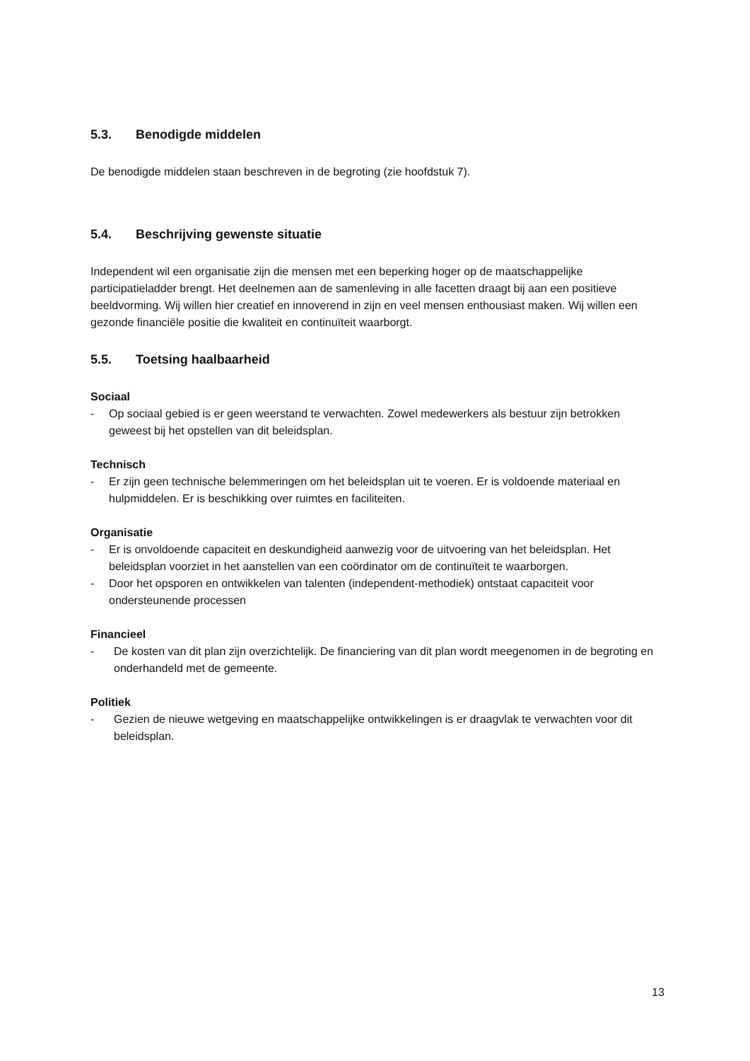5.3. Benodigde middelen
De benodigde middelen staan beschreven in de begroting (zie hoofdstuk 7).
5.4. Beschrijving gewenste situatie
Independent wil een organisatie zijn die mensen met een beperking hoger op de maatschappelijke participatieladder brengt. Het deelnemen aan de samenleving in alle facetten draagt bij aan een positieve beeldvorming. Wij willen hier creatief en innoverend in zijn en veel mensen enthousiast maken. Wij willen een gezonde financiële positie die kwaliteit en continuïteit waarborgt.
5.5. Toetsing haalbaarheid
Sociaal
- Op sociaal gebied is er geen weerstand te verwachten. Zowel medewerkers als bestuur zijn betrokken geweest bij het opstellen van dit beleidsplan.
Technisch
- Er zijn geen technische belemmeringen om het beleidsplan uit te voeren. Er is voldoende materiaal en hulpmiddelen. Er is beschikking over ruimtes en faciliteiten.
Organisatie
- Er is onvoldoende capaciteit en deskundigheid aanwezig voor de uitvoering van het beleidsplan. Het beleidsplan voorziet in het aanstellen van een coördinator om de continuïteit te waarborgen.
- Door het opsporen en ontwikkelen van talenten (independent-methodiek) ontstaat capaciteit voor ondersteunende processen
Financieel
- De kosten van dit plan zijn overzichtelijk. De financiering van dit plan wordt meegenomen in de begroting en onderhandeld met de gemeente.
Politiek
- Gezien de nieuwe wetgeving en maatschappelijke ontwikkelingen is er draagvlak te verwachten voor dit beleidsplan.
13